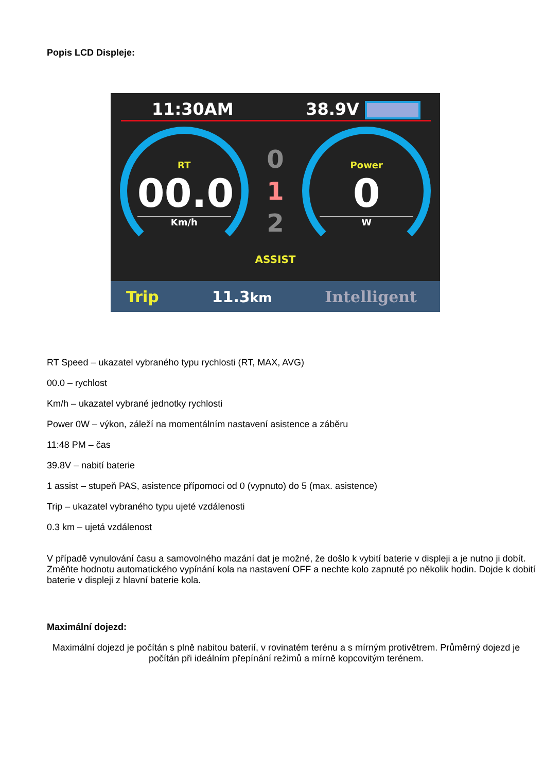Popis LCD Displeje:
11:30AM 38.9V
RT
00.0
Km/h
0
1
2
Power
0
W
ASSIST
Trip 11.3km Intelligent
RT Speed – ukazatel vybraného typu rychlosti (RT, MAX, AVG)
00.0 – rychlost
Km/h – ukazatel vybrané jednotky rychlosti
Power 0W – výkon, záleží na momentálním nastavení asistence a záběru
11:48 PM – čas
39.8V – nabití baterie
1 assist – stupeň PAS, asistence přípomoci od 0 (vypnuto) do 5 (max. asistence)
Trip – ukazatel vybraného typu ujeté vzdálenosti
0.3 km – ujetá vzdálenost
V případě vynulování času a samovolného mazání dat je možné, že došlo k vybití baterie v displeji a je nutno ji dobít. Změňte hodnotu automatického vypínání kola na nastavení OFF a nechte kolo zapnuté po několik hodin. Dojde k dobití baterie v displeji z hlavní baterie kola.
Maximální dojezd:
Maximální dojezd je počítán s plně nabitou baterií, v rovinatém terénu a s mírným protivětrem. Průměrný dojezd je počítán při ideálním přepínání režimů a mírně kopcovitým terénem.